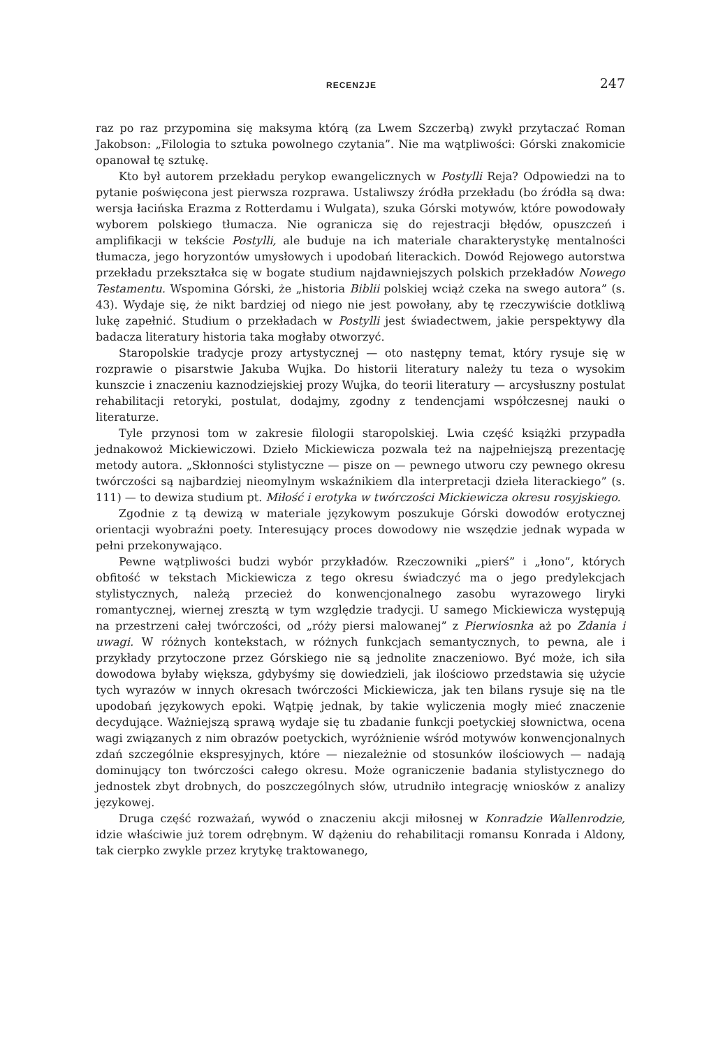RECENZJE 247
raz po raz przypomina się maksyma którą (za Lwem Szczerbą) zwykł przytaczać Roman Jakobson: „Filologia to sztuka powolnego czytania”. Nie ma wątpliwości: Górski znakomicie opanował tę sztukę.
Kto był autorem przekładu perykop ewangelicznych w Postylli Reja? Odpowiedzi na to pytanie poświęcona jest pierwsza rozprawa. Ustaliwszy źródła przekładu (bo źródła są dwa: wersja łacińska Erazma z Rotterdamu i Wulgata), szuka Górski motywów, które powodowały wyborem polskiego tłumacza. Nie ogranicza się do rejestracji błędów, opuszczeń i amplifikacji w tekście Postylli, ale buduje na ich materiale charakterystykę mentalności tłumacza, jego horyzontów umysłowych i upodobań literackich. Dowód Rejowego autorstwa przekładu przekształca się w bogate studium najdawniejszych polskich przekładów Nowego Testamentu. Wspomina Górski, że „historia Biblii polskiej wciąż czeka na swego autora” (s. 43). Wydaje się, że nikt bardziej od niego nie jest powołany, aby tę rzeczywiście dotkliwą lukę zapełnić. Studium o przekładach w Postylli jest świadectwem, jakie perspektywy dla badacza literatury historia taka mogłaby otworzyć.
Staropolskie tradycje prozy artystycznej — oto następny temat, który rysuje się w rozprawie o pisarstwie Jakuba Wujka. Do historii literatury należy tu teza o wysokim kunszcie i znaczeniu kaznodziejskiej prozy Wujka, do teorii literatury — arcysłuszny postulat rehabilitacji retoryki, postulat, dodajmy, zgodny z tendencjami współczesnej nauki o literaturze.
Tyle przynosi tom w zakresie filologii staropolskiej. Lwia część książki przypadła jednakowoż Mickiewiczowi. Dzieło Mickiewicza pozwala też na najpełniejszą prezentację metody autora. „Skłonności stylistyczne — pisze on — pewnego utworu czy pewnego okresu twórczości są najbardziej nieomylnym wskaźnikiem dla interpretacji dzieła literackiego” (s. 111) — to dewiza studium pt. Miłość i erotyka w twórczości Mickiewicza okresu rosyjskiego.
Zgodnie z tą dewizą w materiale językowym poszukuje Górski dowodów erotycznej orientacji wyobraźni poety. Interesujący proces dowodowy nie wszędzie jednak wypada w pełni przekonywająco.
Pewne wątpliwości budzi wybór przykładów. Rzeczowniki „pierś” i „łono”, których obfitość w tekstach Mickiewicza z tego okresu świadczyć ma o jego predylekcjach stylistycznych, należą przecież do konwencjonalnego zasobu wyrazowego liryki romantycznej, wiernej zresztą w tym względzie tradycji. U samego Mickiewicza występują na przestrzeni całej twórczości, od „róży piersi malowanej” z Pierwiosnka aż po Zdania i uwagi. W różnych kontekstach, w różnych funkcjach semantycznych, to pewna, ale i przykłady przytoczone przez Górskiego nie są jednolite znaczeniowo. Być może, ich siła dowodowa byłaby większa, gdybyśmy się dowiedzieli, jak ilościowo przedstawia się użycie tych wyrazów w innych okresach twórczości Mickiewicza, jak ten bilans rysuje się na tle upodobań językowych epoki. Wątpię jednak, by takie wyliczenia mogły mieć znaczenie decydujące. Ważniejszą sprawą wydaje się tu zbadanie funkcji poetyckiej słownictwa, ocena wagi związanych z nim obrazów poetyckich, wyróżnienie wśród motywów konwencjonalnych zdań szczególnie ekspresyjnych, które — niezależnie od stosunków ilościowych — nadają dominujący ton twórczości całego okresu. Może ograniczenie badania stylistycznego do jednostek zbyt drobnych, do poszczególnych słów, utrudniło integrację wniosków z analizy językowej.
Druga część rozważań, wywód o znaczeniu akcji miłosnej w Konradzie Wallenrodzie, idzie właściwie już torem odrębnym. W dążeniu do rehabilitacji romansu Konrada i Aldony, tak cierpko zwykle przez krytykę traktowanego,